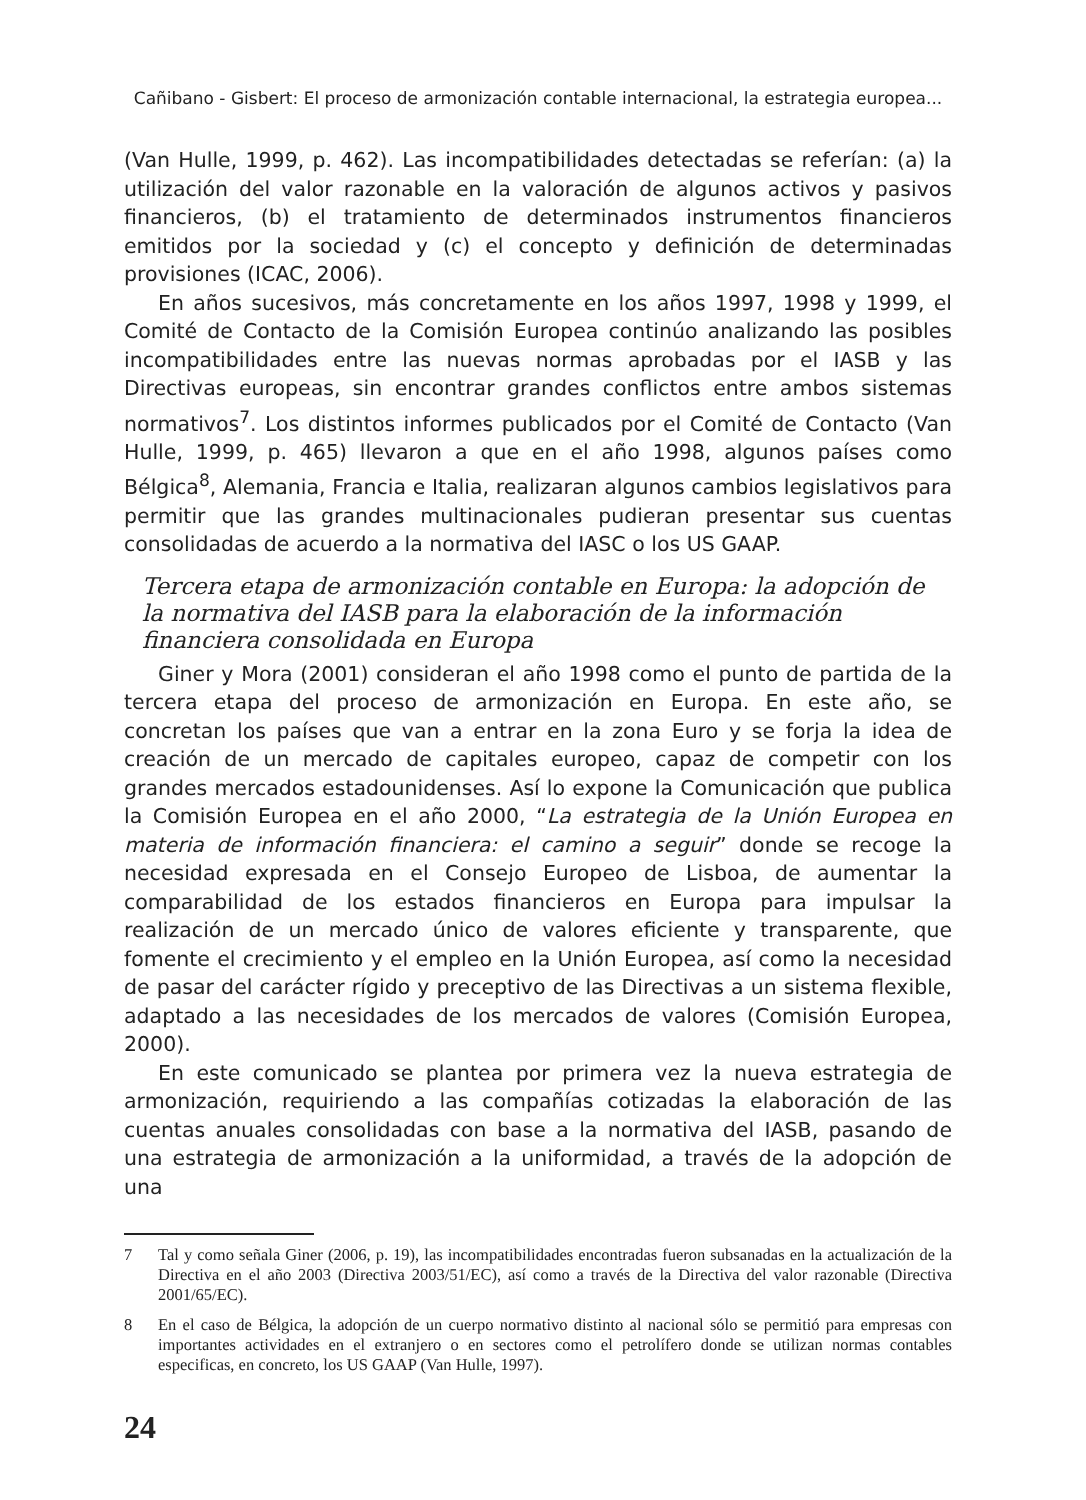Cañibano - Gisbert: El proceso de armonización contable internacional, la estrategia europea...
(Van Hulle, 1999, p. 462). Las incompatibilidades detectadas se referían: (a) la utilización del valor razonable en la valoración de algunos activos y pasivos financieros, (b) el tratamiento de determinados instrumentos financieros emitidos por la sociedad y (c) el concepto y definición de determinadas provisiones (ICAC, 2006).
En años sucesivos, más concretamente en los años 1997, 1998 y 1999, el Comité de Contacto de la Comisión Europea continúo analizando las posibles incompatibilidades entre las nuevas normas aprobadas por el IASB y las Directivas europeas, sin encontrar grandes conflictos entre ambos sistemas normativos<sup>7</sup>. Los distintos informes publicados por el Comité de Contacto (Van Hulle, 1999, p. 465) llevaron a que en el año 1998, algunos países como Bélgica<sup>8</sup>, Alemania, Francia e Italia, realizaran algunos cambios legislativos para permitir que las grandes multinacionales pudieran presentar sus cuentas consolidadas de acuerdo a la normativa del IASC o los US GAAP.
Tercera etapa de armonización contable en Europa: la adopción de la normativa del IASB para la elaboración de la información financiera consolidada en Europa
Giner y Mora (2001) consideran el año 1998 como el punto de partida de la tercera etapa del proceso de armonización en Europa. En este año, se concretan los países que van a entrar en la zona Euro y se forja la idea de creación de un mercado de capitales europeo, capaz de competir con los grandes mercados estadounidenses. Así lo expone la Comunicación que publica la Comisión Europea en el año 2000, “La estrategia de la Unión Europea en materia de información financiera: el camino a seguir” donde se recoge la necesidad expresada en el Consejo Europeo de Lisboa, de aumentar la comparabilidad de los estados financieros en Europa para impulsar la realización de un mercado único de valores eficiente y transparente, que fomente el crecimiento y el empleo en la Unión Europea, así como la necesidad de pasar del carácter rígido y preceptivo de las Directivas a un sistema flexible, adaptado a las necesidades de los mercados de valores (Comisión Europea, 2000).
En este comunicado se plantea por primera vez la nueva estrategia de armonización, requiriendo a las compañías cotizadas la elaboración de las cuentas anuales consolidadas con base a la normativa del IASB, pasando de una estrategia de armonización a la uniformidad, a través de la adopción de una
7 Tal y como señala Giner (2006, p. 19), las incompatibilidades encontradas fueron subsanadas en la actualización de la Directiva en el año 2003 (Directiva 2003/51/EC), así como a través de la Directiva del valor razonable (Directiva 2001/65/EC).
8 En el caso de Bélgica, la adopción de un cuerpo normativo distinto al nacional sólo se permitió para empresas con importantes actividades en el extranjero o en sectores como el petrolífero donde se utilizan normas contables especificas, en concreto, los US GAAP (Van Hulle, 1997).
24